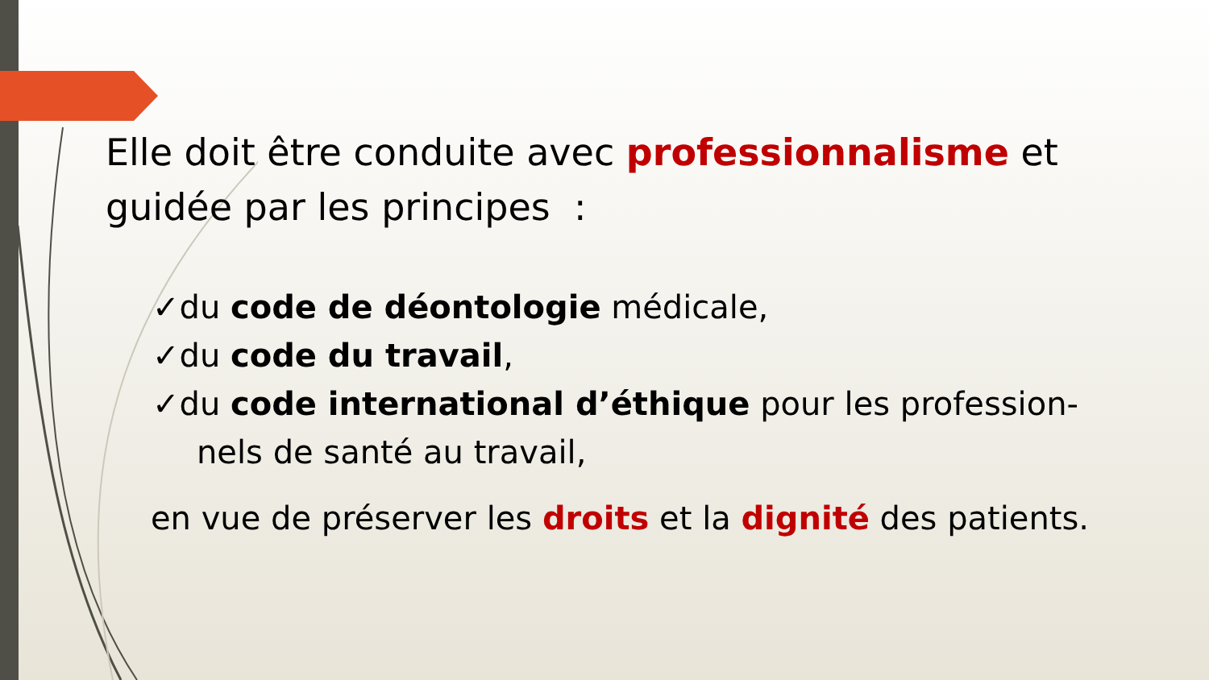Elle doit être conduite avec professionnalisme et guidée par les principes :
✓du code de déontologie médicale,
✓du code du travail,
✓du code international d’éthique pour les profession-
nels de santé au travail,
en vue de préserver les droits et la dignité des patients.